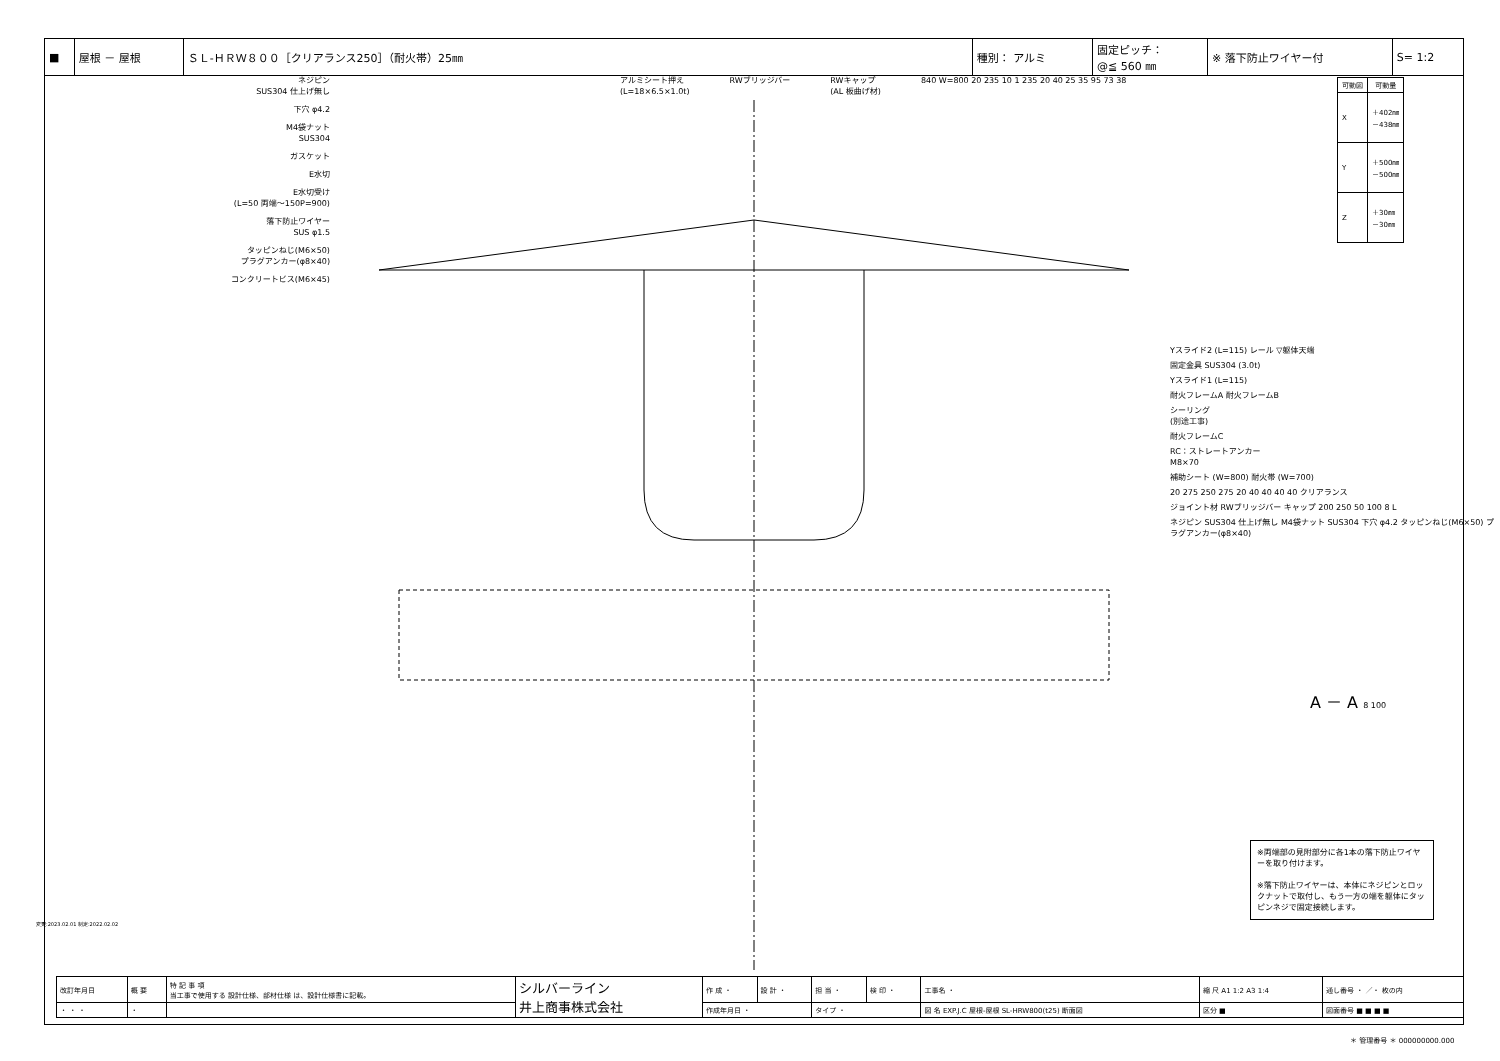| ■ | 屋根 － 屋根 | ＳＬ-ＨＲＷ８００［クリアランス250］（耐火帯）25㎜ | 種別： アルミ | 固定ピッチ： @≦ 560 ㎜ | ※ 落下防止ワイヤー付 | S= 1:2 |
ネジピン
SUS304 仕上げ無し
下穴 φ4.2
M4袋ナット
SUS304
ガスケット
E水切
E水切受け
(L=50 両端～150P=900)
落下防止ワイヤー
SUS φ1.5
タッピンねじ(M6×50)
プラグアンカー(φ8×40)
コンクリートビス(M6×45)
アルミシート押え
(L=18×6.5×1.0t) RWブリッジバー RWキャップ
(AL 板曲げ材) 840 W=800 20 235 10 1 235 20 40 25 35 95 73 38
Yスライド2 (L=115) レール ▽躯体天端
固定金具 SUS304 (3.0t)
Yスライド1 (L=115)
耐火フレームA 耐火フレームB
シーリング
(別途工事)
耐火フレームC
RC：ストレートアンカー
M8×70
補助シート (W=800) 耐火帯 (W=700)
20 275 250 275 20 40 40 40 40 クリアランス
ジョイント材 RWブリッジバー キャップ 200 250 50 100 8 L
ネジピン SUS304 仕上げ無し M4袋ナット SUS304 下穴 φ4.2 タッピンねじ(M6×50) プラグアンカー(φ8×40)
| 可動図 | 可動量 |
| --- | --- |
| X | ＋402㎜ －438㎜ |
| Y | ＋500㎜ －500㎜ |
| Z | ＋30㎜ －30㎜ |
A － A 8 100
※両端部の見附部分に各1本の落下防止ワイヤーを取り付けます。
※落下防止ワイヤーは、本体にネジピンとロックナットで取付し、もう一方の端を躯体にタッピンネジで固定接続します。
| 改訂年月日 | 概 要 | 特 記 事 項 当工事で使用する 設計仕様、部材仕様 は、設計仕様書に記載。 | シルバーライン 井上商事株式会社 | 作 成 ・ | 設 計 ・ | 担 当 ・ | 検 印 ・ | 工事名 ・ | 縮 尺 A1 1:2 A3 1:4 | 通し番号 ・ ／・ 枚の内 |
| ・ ・ ・ | ・ | | | 作成年月日 ・ | | タイプ ・ | | 図 名 EXP.J.C 屋根-屋根 SL-HRW800(t25) 断面図 | 区分 ■ | 図面番号 ■ ■ ■ ■ |
＊ 管理番号 ＊ 000000000.000
変更:2023.02.01 制定:2022.02.02